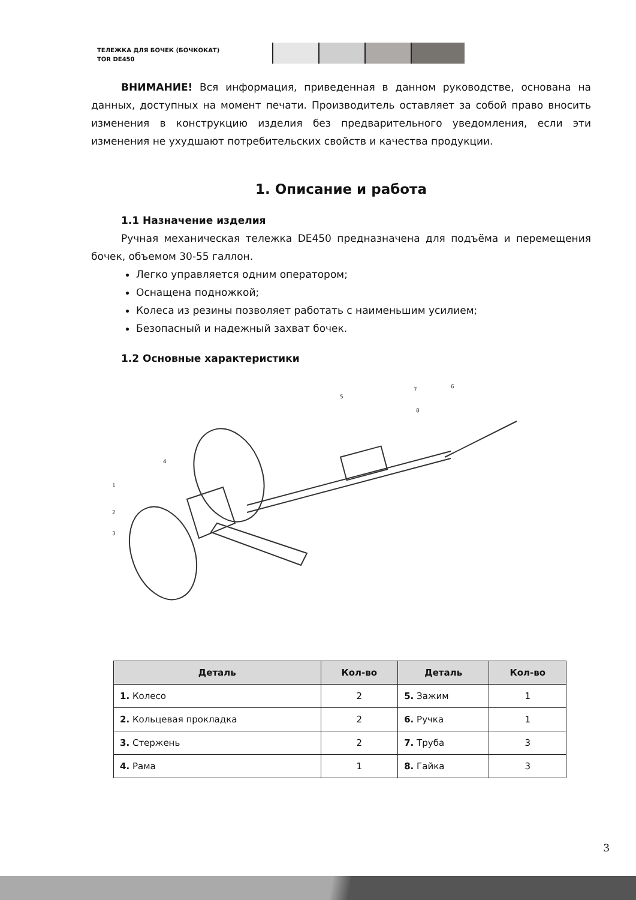ТЕЛЕЖКА ДЛЯ БОЧЕК (БОЧКОКАТ)
TOR DE450
ВНИМАНИЕ! Вся информация, приведенная в данном руководстве, основана на данных, доступных на момент печати. Производитель оставляет за собой право вносить изменения в конструкцию изделия без предварительного уведомления, если эти изменения не ухудшают потребительских свойств и качества продукции.
1. Описание и работа
1.1 Назначение изделия
Ручная механическая тележка DE450 предназначена для подъёма и перемещения бочек, объемом 30-55 галлон.
Легко управляется одним оператором;
Оснащена подножкой;
Колеса из резины позволяет работать с наименьшим усилием;
Безопасный и надежный захват бочек.
1.2 Основные характеристики
1
2
3
4
5
6
7
8
| Деталь | Кол-во | Деталь | Кол-во |
| --- | --- | --- | --- |
| 1. Колесо | 2 | 5. Зажим | 1 |
| 2. Кольцевая прокладка | 2 | 6. Ручка | 1 |
| 3. Стержень | 2 | 7. Труба | 3 |
| 4. Рама | 1 | 8. Гайка | 3 |
3